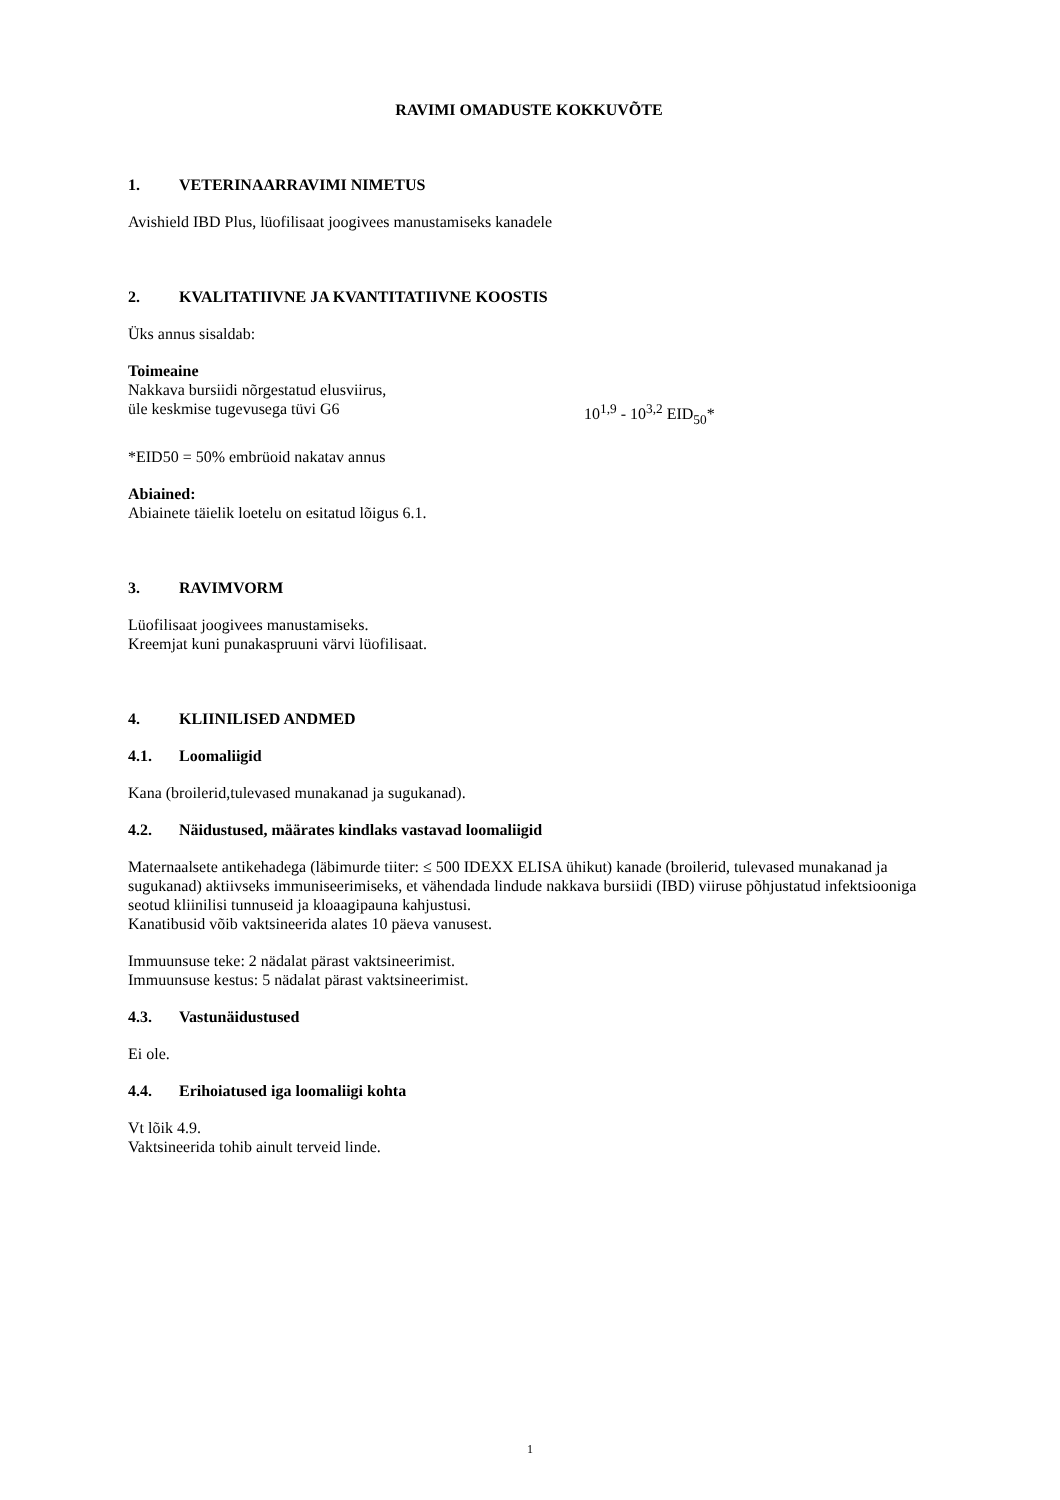RAVIMI OMADUSTE KOKKUVÕTE
1. VETERINAARRAVIMI NIMETUS
Avishield IBD Plus, lüofilisaat joogivees manustamiseks kanadele
2. KVALITATIIVNE JA KVANTITATIIVNE KOOSTIS
Üks annus sisaldab:
Toimeaine
Nakkava bursiidi nõrgestatud elusviirus,
üle keskmise tugevusega tüvi G6 10<sup>1,9</sup> - 10<sup>3,2</sup> EID<sub>50</sub>*
*EID50 = 50% embrüoid nakatav annus
Abiained:
Abiainete täielik loetelu on esitatud lõigus 6.1.
3. RAVIMVORM
Lüofilisaat joogivees manustamiseks.
Kreemjat kuni punakaspruuni värvi lüofilisaat.
4. KLIINILISED ANDMED
4.1. Loomaliigid
Kana (broilerid,tulevased munakanad ja sugukanad).
4.2. Näidustused, määrates kindlaks vastavad loomaliigid
Maternaalsete antikehadega (läbimurde tiiter: ≤ 500 IDEXX ELISA ühikut) kanade (broilerid, tulevased munakanad ja sugukanad) aktiivseks immuniseerimiseks, et vähendada lindude nakkava bursiidi (IBD) viiruse põhjustatud infektsiooniga seotud kliinilisi tunnuseid ja kloaagipauna kahjustusi.
Kanatibusid võib vaktsineerida alates 10 päeva vanusest.
Immuunsuse teke: 2 nädalat pärast vaktsineerimist.
Immuunsuse kestus: 5 nädalat pärast vaktsineerimist.
4.3. Vastunäidustused
Ei ole.
4.4. Erihoiatused iga loomaliigi kohta
Vt lõik 4.9.
Vaktsineerida tohib ainult terveid linde.
1